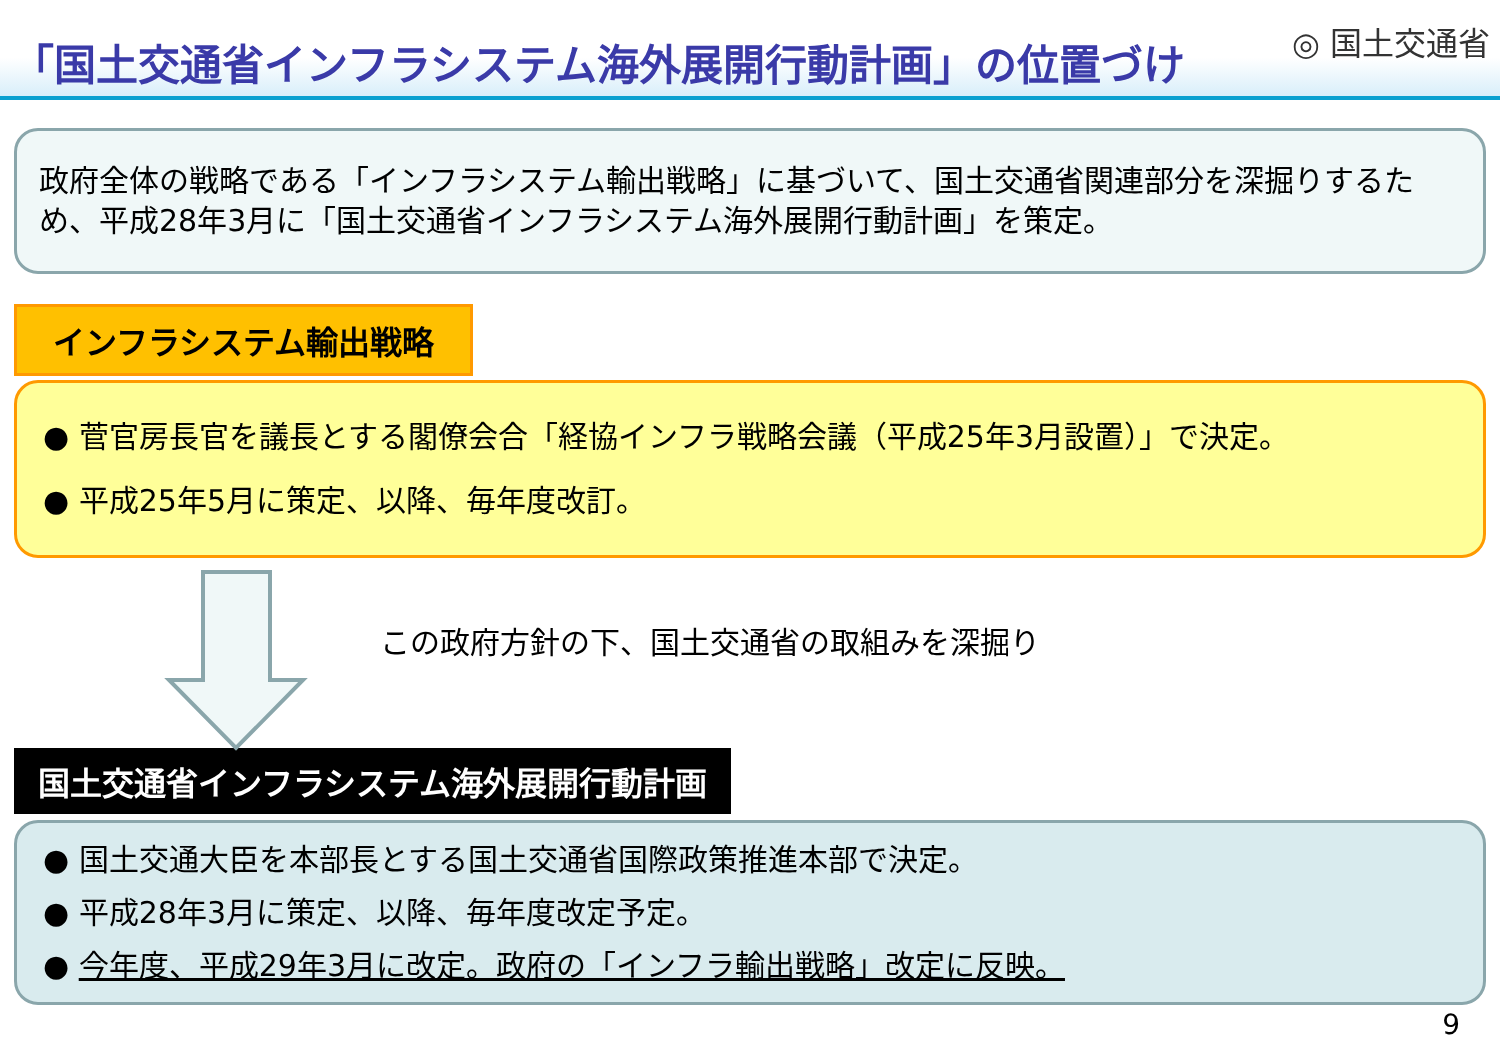「国土交通省インフラシステム海外展開行動計画」の位置づけ
◎ 国土交通省
政府全体の戦略である「インフラシステム輸出戦略」に基づいて、国土交通省関連部分を深掘りするため、平成28年3月に「国土交通省インフラシステム海外展開行動計画」を策定。
インフラシステム輸出戦略
● 菅官房長官を議長とする閣僚会合「経協インフラ戦略会議（平成25年3月設置）」で決定。
● 平成25年5月に策定、以降、毎年度改訂。
この政府方針の下、国土交通省の取組みを深掘り
国土交通省インフラシステム海外展開行動計画
● 国土交通大臣を本部長とする国土交通省国際政策推進本部で決定。
● 平成28年3月に策定、以降、毎年度改定予定。
● 今年度、平成29年3月に改定。政府の「インフラ輸出戦略」改定に反映。
9